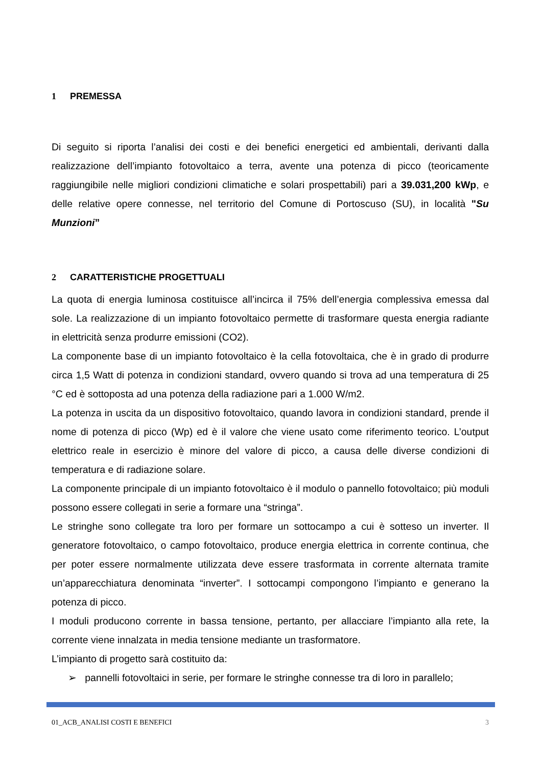1 PREMESSA
Di seguito si riporta l’analisi dei costi e dei benefici energetici ed ambientali, derivanti dalla realizzazione dell’impianto fotovoltaico a terra, avente una potenza di picco (teoricamente raggiungibile nelle migliori condizioni climatiche e solari prospettabili) pari a 39.031,200 kWp, e delle relative opere connesse, nel territorio del Comune di Portoscuso (SU), in località "Su Munzioni”
2 CARATTERISTICHE PROGETTUALI
La quota di energia luminosa costituisce all’incirca il 75% dell’energia complessiva emessa dal sole. La realizzazione di un impianto fotovoltaico permette di trasformare questa energia radiante in elettricità senza produrre emissioni (CO2).
La componente base di un impianto fotovoltaico è la cella fotovoltaica, che è in grado di produrre circa 1,5 Watt di potenza in condizioni standard, ovvero quando si trova ad una temperatura di 25 °C ed è sottoposta ad una potenza della radiazione pari a 1.000 W/m2.
La potenza in uscita da un dispositivo fotovoltaico, quando lavora in condizioni standard, prende il nome di potenza di picco (Wp) ed è il valore che viene usato come riferimento teorico. L’output elettrico reale in esercizio è minore del valore di picco, a causa delle diverse condizioni di temperatura e di radiazione solare.
La componente principale di un impianto fotovoltaico è il modulo o pannello fotovoltaico; più moduli possono essere collegati in serie a formare una “stringa”.
Le stringhe sono collegate tra loro per formare un sottocampo a cui è sotteso un inverter. Il generatore fotovoltaico, o campo fotovoltaico, produce energia elettrica in corrente continua, che per poter essere normalmente utilizzata deve essere trasformata in corrente alternata tramite un’apparecchiatura denominata “inverter”. I sottocampi compongono l’impianto e generano la potenza di picco.
I moduli producono corrente in bassa tensione, pertanto, per allacciare l’impianto alla rete, la corrente viene innalzata in media tensione mediante un trasformatore.
L’impianto di progetto sarà costituito da:
➢ pannelli fotovoltaici in serie, per formare le stringhe connesse tra di loro in parallelo;
01_ACB_ANALISI COSTI E BENEFICI 3